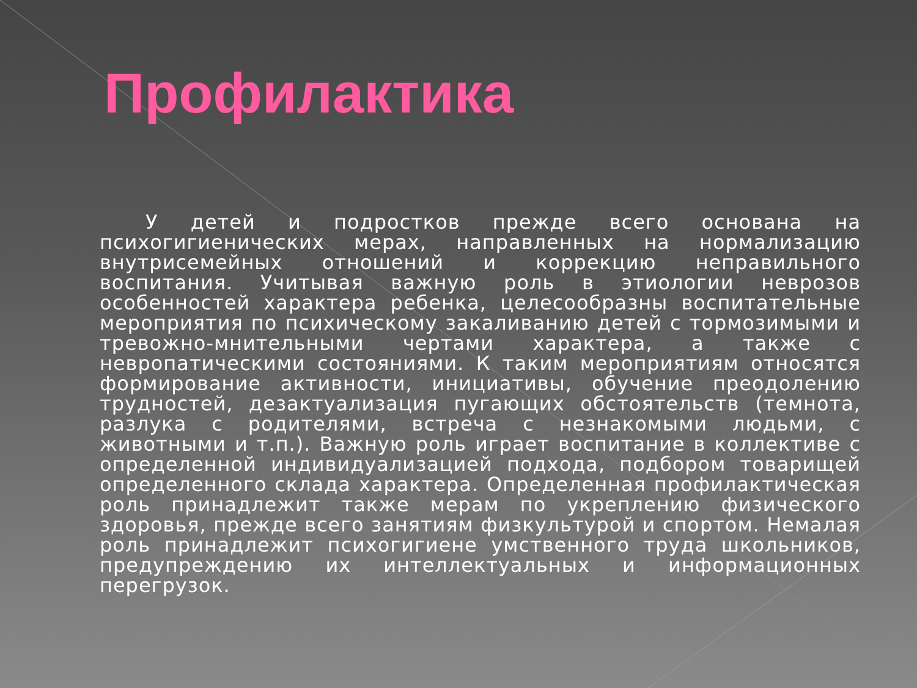Профилактика
У детей и подростков прежде всего основана на психогигиенических мерах, направленных на нормализацию внутрисемейных отношений и коррекцию неправильного воспитания. Учитывая важную роль в этиологии неврозов особенностей характера ребенка, целесообразны воспитательные мероприятия по психическому закаливанию детей с тормозимыми и тревожно-мнительными чертами характера, а также с невропатическими состояниями. К таким мероприятиям относятся формирование активности, инициативы, обучение преодолению трудностей, дезактуализация пугающих обстоятельств (темнота, разлука с родителями, встреча с незнакомыми людьми, с животными и т.п.). Важную роль играет воспитание в коллективе с определенной индивидуализацией подхода, подбором товарищей определенного склада характера. Определенная профилактическая роль принадлежит также мерам по укреплению физического здоровья, прежде всего занятиям физкультурой и спортом. Немалая роль принадлежит психогигиене умственного труда школьников, предупреждению их интеллектуальных и информационных перегрузок.